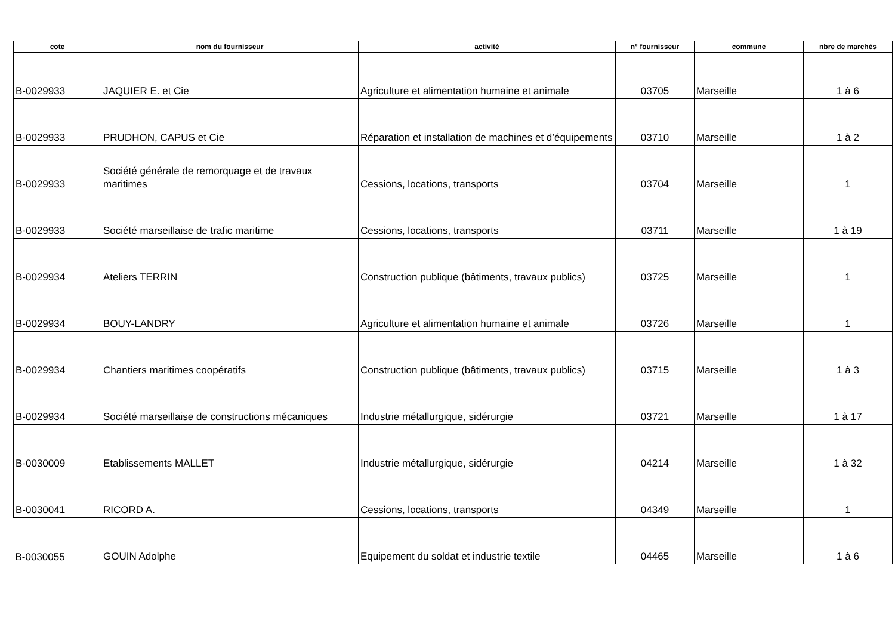| cote | nom du fournisseur | activité | n° fournisseur | commune | nbre de marchés |
| --- | --- | --- | --- | --- | --- |
| B-0029933 | JAQUIER E. et Cie | Agriculture et alimentation humaine et animale | 03705 | Marseille | 1 à 6 |
| B-0029933 | PRUDHON, CAPUS et Cie | Réparation et installation de machines et d’équipements | 03710 | Marseille | 1 à 2 |
| B-0029933 | Société générale de remorquage et de travaux maritimes | Cessions, locations, transports | 03704 | Marseille | 1 |
| B-0029933 | Société marseillaise de trafic maritime | Cessions, locations, transports | 03711 | Marseille | 1 à 19 |
| B-0029934 | Ateliers TERRIN | Construction publique (bâtiments, travaux publics) | 03725 | Marseille | 1 |
| B-0029934 | BOUY-LANDRY | Agriculture et alimentation humaine et animale | 03726 | Marseille | 1 |
| B-0029934 | Chantiers maritimes coopératifs | Construction publique (bâtiments, travaux publics) | 03715 | Marseille | 1 à 3 |
| B-0029934 | Société marseillaise de constructions mécaniques | Industrie métallurgique, sidérurgie | 03721 | Marseille | 1 à 17 |
| B-0030009 | Etablissements MALLET | Industrie métallurgique, sidérurgie | 04214 | Marseille | 1 à 32 |
| B-0030041 | RICORD A. | Cessions, locations, transports | 04349 | Marseille | 1 |
| B-0030055 | GOUIN Adolphe | Equipement du soldat et industrie textile | 04465 | Marseille | 1 à 6 |